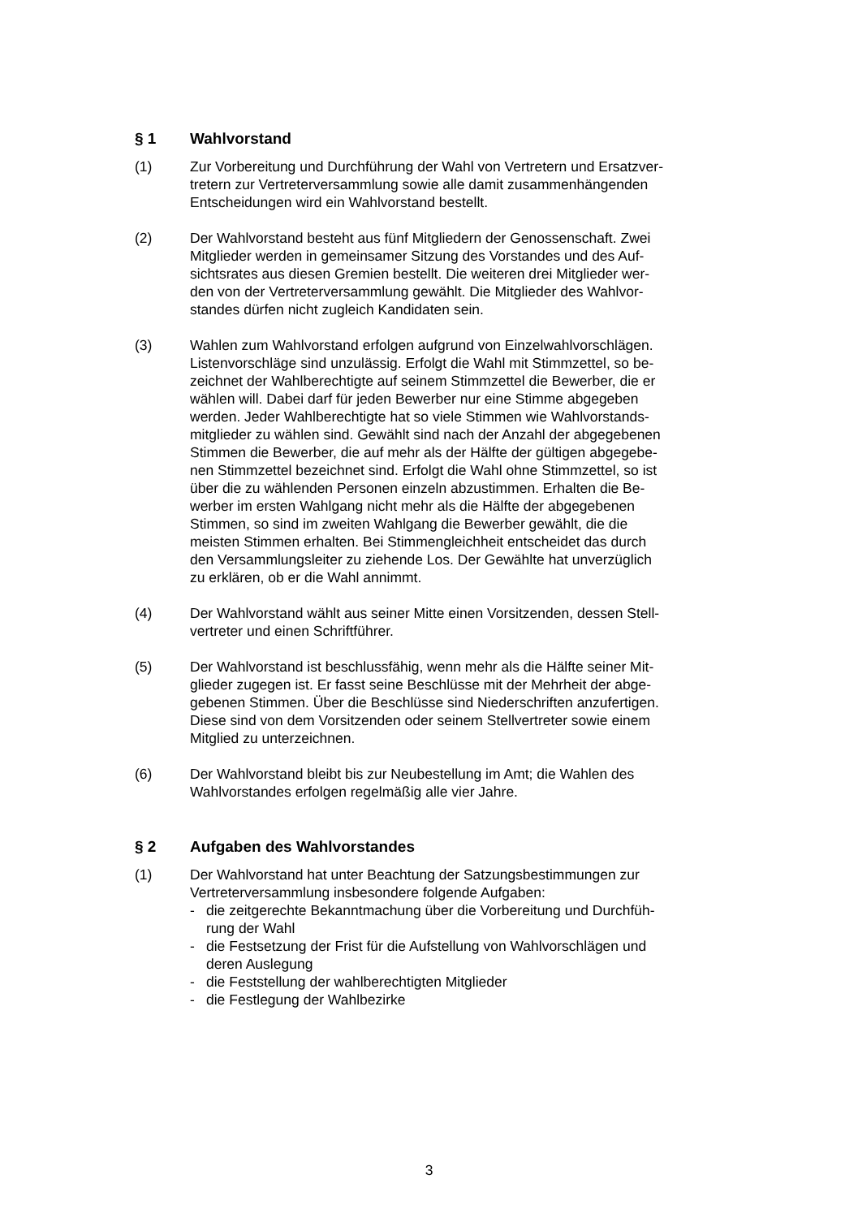§ 1 Wahlvorstand
(1) Zur Vorbereitung und Durchführung der Wahl von Vertretern und Ersatzver-
tretern zur Vertreterversammlung sowie alle damit zusammenhängenden
Entscheidungen wird ein Wahlvorstand bestellt.
(2) Der Wahlvorstand besteht aus fünf Mitgliedern der Genossenschaft. Zwei
Mitglieder werden in gemeinsamer Sitzung des Vorstandes und des Auf-
sichtsrates aus diesen Gremien bestellt. Die weiteren drei Mitglieder wer-
den von der Vertreterversammlung gewählt. Die Mitglieder des Wahlvor-
standes dürfen nicht zugleich Kandidaten sein.
(3) Wahlen zum Wahlvorstand erfolgen aufgrund von Einzelwahlvorschlägen.
Listenvorschläge sind unzulässig. Erfolgt die Wahl mit Stimmzettel, so be-
zeichnet der Wahlberechtigte auf seinem Stimmzettel die Bewerber, die er
wählen will. Dabei darf für jeden Bewerber nur eine Stimme abgegeben
werden. Jeder Wahlberechtigte hat so viele Stimmen wie Wahlvorstands-
mitglieder zu wählen sind. Gewählt sind nach der Anzahl der abgegebenen
Stimmen die Bewerber, die auf mehr als der Hälfte der gültigen abgegebe-
nen Stimmzettel bezeichnet sind. Erfolgt die Wahl ohne Stimmzettel, so ist
über die zu wählenden Personen einzeln abzustimmen. Erhalten die Be-
werber im ersten Wahlgang nicht mehr als die Hälfte der abgegebenen
Stimmen, so sind im zweiten Wahlgang die Bewerber gewählt, die die
meisten Stimmen erhalten. Bei Stimmengleichheit entscheidet das durch
den Versammlungsleiter zu ziehende Los. Der Gewählte hat unverzüglich
zu erklären, ob er die Wahl annimmt.
(4) Der Wahlvorstand wählt aus seiner Mitte einen Vorsitzenden, dessen Stell-
vertreter und einen Schriftführer.
(5) Der Wahlvorstand ist beschlussfähig, wenn mehr als die Hälfte seiner Mit-
glieder zugegen ist. Er fasst seine Beschlüsse mit der Mehrheit der abge-
gebenen Stimmen. Über die Beschlüsse sind Niederschriften anzufertigen.
Diese sind von dem Vorsitzenden oder seinem Stellvertreter sowie einem
Mitglied zu unterzeichnen.
(6) Der Wahlvorstand bleibt bis zur Neubestellung im Amt; die Wahlen des
Wahlvorstandes erfolgen regelmäßig alle vier Jahre.
§ 2 Aufgaben des Wahlvorstandes
(1) Der Wahlvorstand hat unter Beachtung der Satzungsbestimmungen zur
Vertreterversammlung insbesondere folgende Aufgaben:
- die zeitgerechte Bekanntmachung über die Vorbereitung und Durchfüh-
rung der Wahl
- die Festsetzung der Frist für die Aufstellung von Wahlvorschlägen und
deren Auslegung
- die Feststellung der wahlberechtigten Mitglieder
- die Festlegung der Wahlbezirke
3